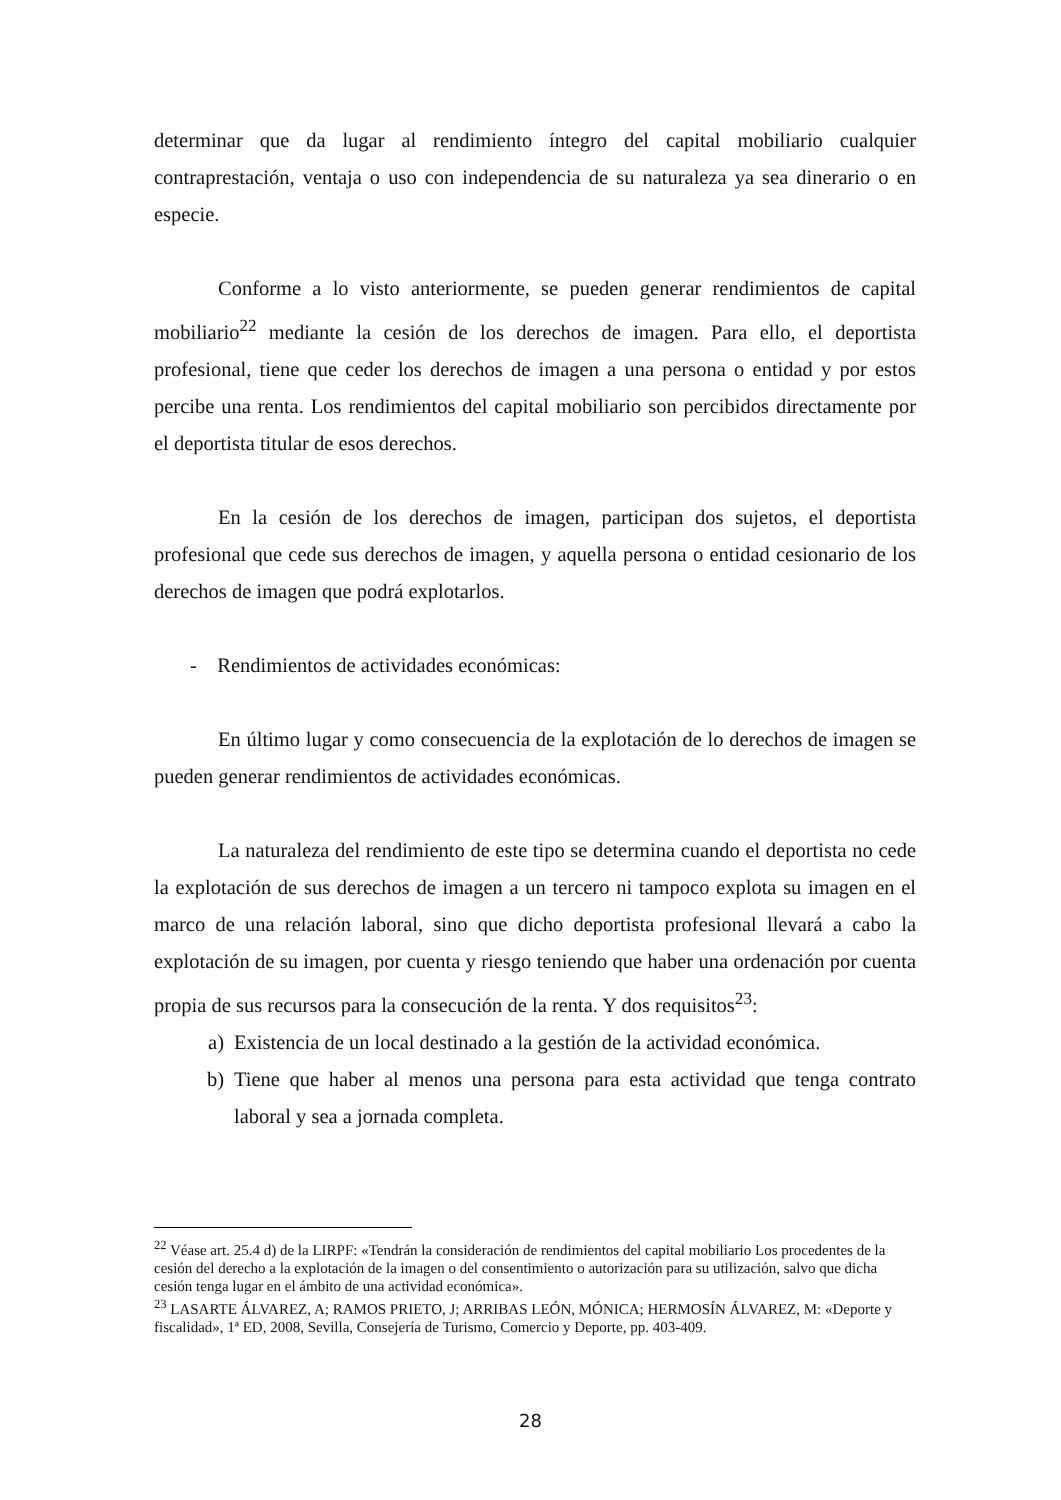determinar que da lugar al rendimiento íntegro del capital mobiliario cualquier contraprestación, ventaja o uso con independencia de su naturaleza ya sea dinerario o en especie.
Conforme a lo visto anteriormente, se pueden generar rendimientos de capital mobiliario<sup>22</sup> mediante la cesión de los derechos de imagen. Para ello, el deportista profesional, tiene que ceder los derechos de imagen a una persona o entidad y por estos percibe una renta. Los rendimientos del capital mobiliario son percibidos directamente por el deportista titular de esos derechos.
En la cesión de los derechos de imagen, participan dos sujetos, el deportista profesional que cede sus derechos de imagen, y aquella persona o entidad cesionario de los derechos de imagen que podrá explotarlos.
- Rendimientos de actividades económicas:
En último lugar y como consecuencia de la explotación de lo derechos de imagen se pueden generar rendimientos de actividades económicas.
La naturaleza del rendimiento de este tipo se determina cuando el deportista no cede la explotación de sus derechos de imagen a un tercero ni tampoco explota su imagen en el marco de una relación laboral, sino que dicho deportista profesional llevará a cabo la explotación de su imagen, por cuenta y riesgo teniendo que haber una ordenación por cuenta propia de sus recursos para la consecución de la renta. Y dos requisitos<sup>23</sup>:
a) Existencia de un local destinado a la gestión de la actividad económica.
b) Tiene que haber al menos una persona para esta actividad que tenga contrato laboral y sea a jornada completa.
<sup>22</sup> Véase art. 25.4 d) de la LIRPF: «Tendrán la consideración de rendimientos del capital mobiliario Los procedentes de la cesión del derecho a la explotación de la imagen o del consentimiento o autorización para su utilización, salvo que dicha cesión tenga lugar en el ámbito de una actividad económica».
<sup>23</sup> LASARTE ÁLVAREZ, A; RAMOS PRIETO, J; ARRIBAS LEÓN, MÓNICA; HERMOSÍN ÁLVAREZ, M: «Deporte y fiscalidad», 1ª ED, 2008, Sevilla, Consejería de Turismo, Comercio y Deporte, pp. 403-409.
28